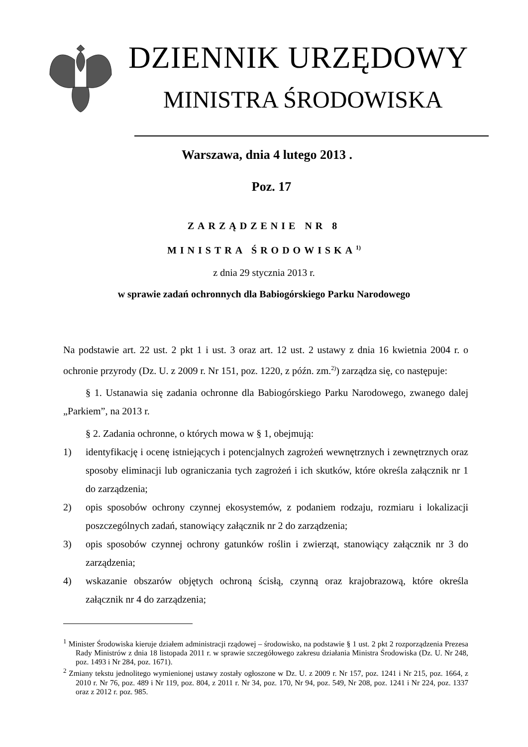DZIENNIK URZĘDOWY
MINISTRA ŚRODOWISKA
Warszawa, dnia 4 lutego 2013 .
Poz. 17
ZARZĄDZENIE NR 8
MINISTRA ŚRODOWISKA<sup>1)</sup>
z dnia 29 stycznia 2013 r.
w sprawie zadań ochronnych dla Babiogórskiego Parku Narodowego
Na podstawie art. 22 ust. 2 pkt 1 i ust. 3 oraz art. 12 ust. 2 ustawy z dnia 16 kwietnia 2004 r. o ochronie przyrody (Dz. U. z 2009 r. Nr 151, poz. 1220, z późn. zm.<sup>2)</sup>) zarządza się, co następuje:
§ 1. Ustanawia się zadania ochronne dla Babiogórskiego Parku Narodowego, zwanego dalej „Parkiem”, na 2013 r.
§ 2. Zadania ochronne, o których mowa w § 1, obejmują:
1) identyfikację i ocenę istniejących i potencjalnych zagrożeń wewnętrznych i zewnętrznych oraz sposoby eliminacji lub ograniczania tych zagrożeń i ich skutków, które określa załącznik nr 1 do zarządzenia;
2) opis sposobów ochrony czynnej ekosystemów, z podaniem rodzaju, rozmiaru i lokalizacji poszczególnych zadań, stanowiący załącznik nr 2 do zarządzenia;
3) opis sposobów czynnej ochrony gatunków roślin i zwierząt, stanowiący załącznik nr 3 do zarządzenia;
4) wskazanie obszarów objętych ochroną ścisłą, czynną oraz krajobrazową, które określa załącznik nr 4 do zarządzenia;
<sup>1</sup> Minister Środowiska kieruje działem administracji rządowej – środowisko, na podstawie § 1 ust. 2 pkt 2 rozporządzenia Prezesa Rady Ministrów z dnia 18 listopada 2011 r. w sprawie szczegółowego zakresu działania Ministra Środowiska (Dz. U. Nr 248, poz. 1493 i Nr 284, poz. 1671).
<sup>2</sup> Zmiany tekstu jednolitego wymienionej ustawy zostały ogłoszone w Dz. U. z 2009 r. Nr 157, poz. 1241 i Nr 215, poz. 1664, z 2010 r. Nr 76, poz. 489 i Nr 119, poz. 804, z 2011 r. Nr 34, poz. 170, Nr 94, poz. 549, Nr 208, poz. 1241 i Nr 224, poz. 1337 oraz z 2012 r. poz. 985.